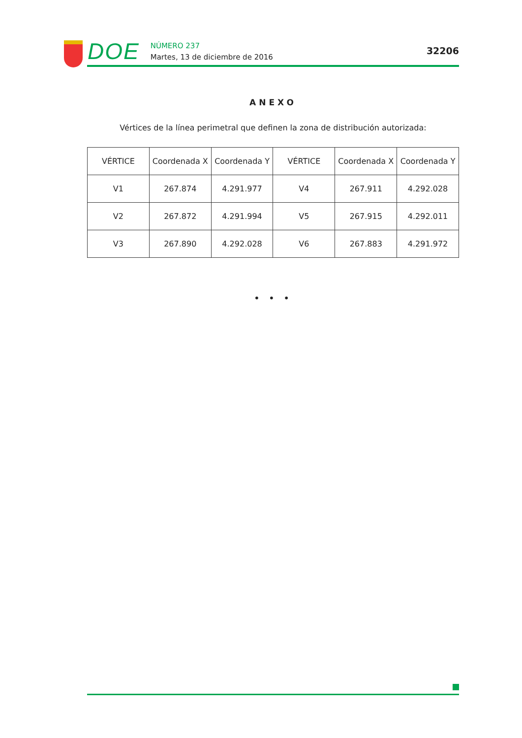DOE
NÚMERO 237
Martes, 13 de diciembre de 2016
32206
ANEXO
Vértices de la línea perimetral que definen la zona de distribución autorizada:
| VÉRTICE | Coordenada X | Coordenada Y | VÉRTICE | Coordenada X | Coordenada Y |
| --- | --- | --- | --- | --- | --- |
| V1 | 267.874 | 4.291.977 | V4 | 267.911 | 4.292.028 |
| V2 | 267.872 | 4.291.994 | V5 | 267.915 | 4.292.011 |
| V3 | 267.890 | 4.292.028 | V6 | 267.883 | 4.291.972 |
• • •